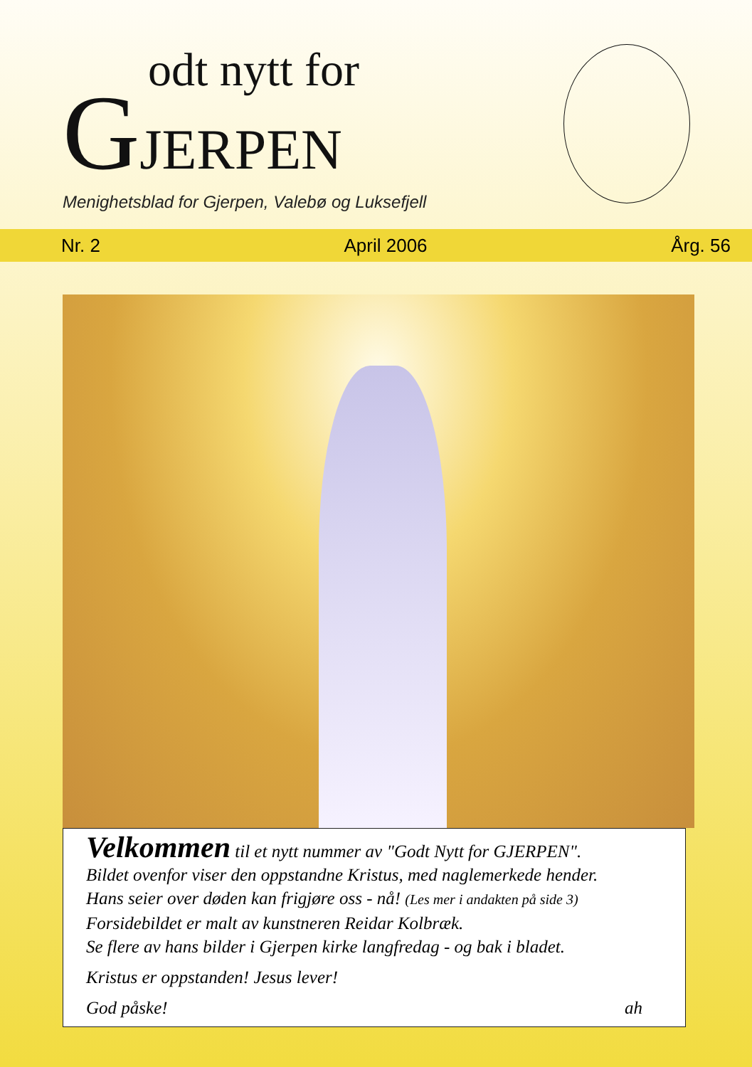odt nytt for
GJERPEN
Menighetsblad for Gjerpen, Valebø og Luksefjell
Nr. 2 April 2006 Årg. 56
Velkommen til et nytt nummer av "Godt Nytt for GJERPEN".
Bildet ovenfor viser den oppstandne Kristus, med naglemerkede hender.
Hans seier over døden kan frigjøre oss - nå! (Les mer i andakten på side 3)
Forsidebildet er malt av kunstneren Reidar Kolbræk.
Se flere av hans bilder i Gjerpen kirke langfredag - og bak i bladet.
Kristus er oppstanden! Jesus lever!
God påske! ah